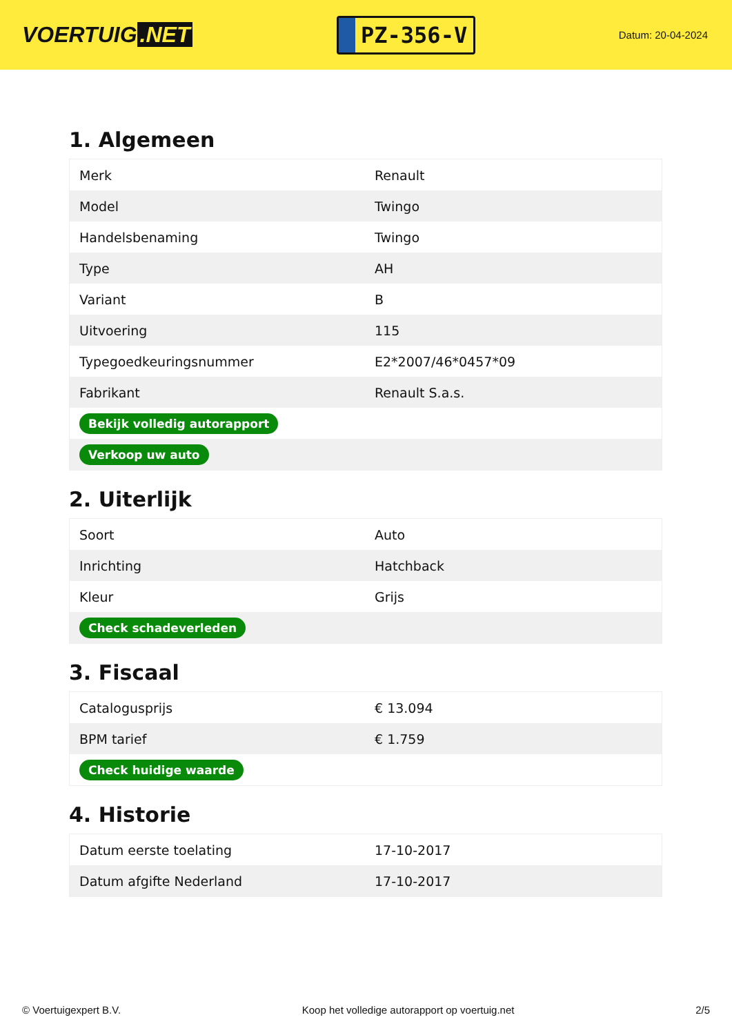VOERTUIG.NET
PZ-356-V
Datum: 20-04-2024
1. Algemeen
| Merk | Renault |
| Model | Twingo |
| Handelsbenaming | Twingo |
| Type | AH |
| Variant | B |
| Uitvoering | 115 |
| Typegoedkeuringsnummer | E2*2007/46*0457*09 |
| Fabrikant | Renault S.a.s. |
| Bekijk volledig autorapport | |
| Verkoop uw auto | |
2. Uiterlijk
| Soort | Auto |
| Inrichting | Hatchback |
| Kleur | Grijs |
| Check schadeverleden | |
3. Fiscaal
| Catalogusprijs | € 13.094 |
| BPM tarief | € 1.759 |
| Check huidige waarde | |
4. Historie
| Datum eerste toelating | 17-10-2017 |
| Datum afgifte Nederland | 17-10-2017 |
© Voertuigexpert B.V. Koop het volledige autorapport op voertuig.net 2/5